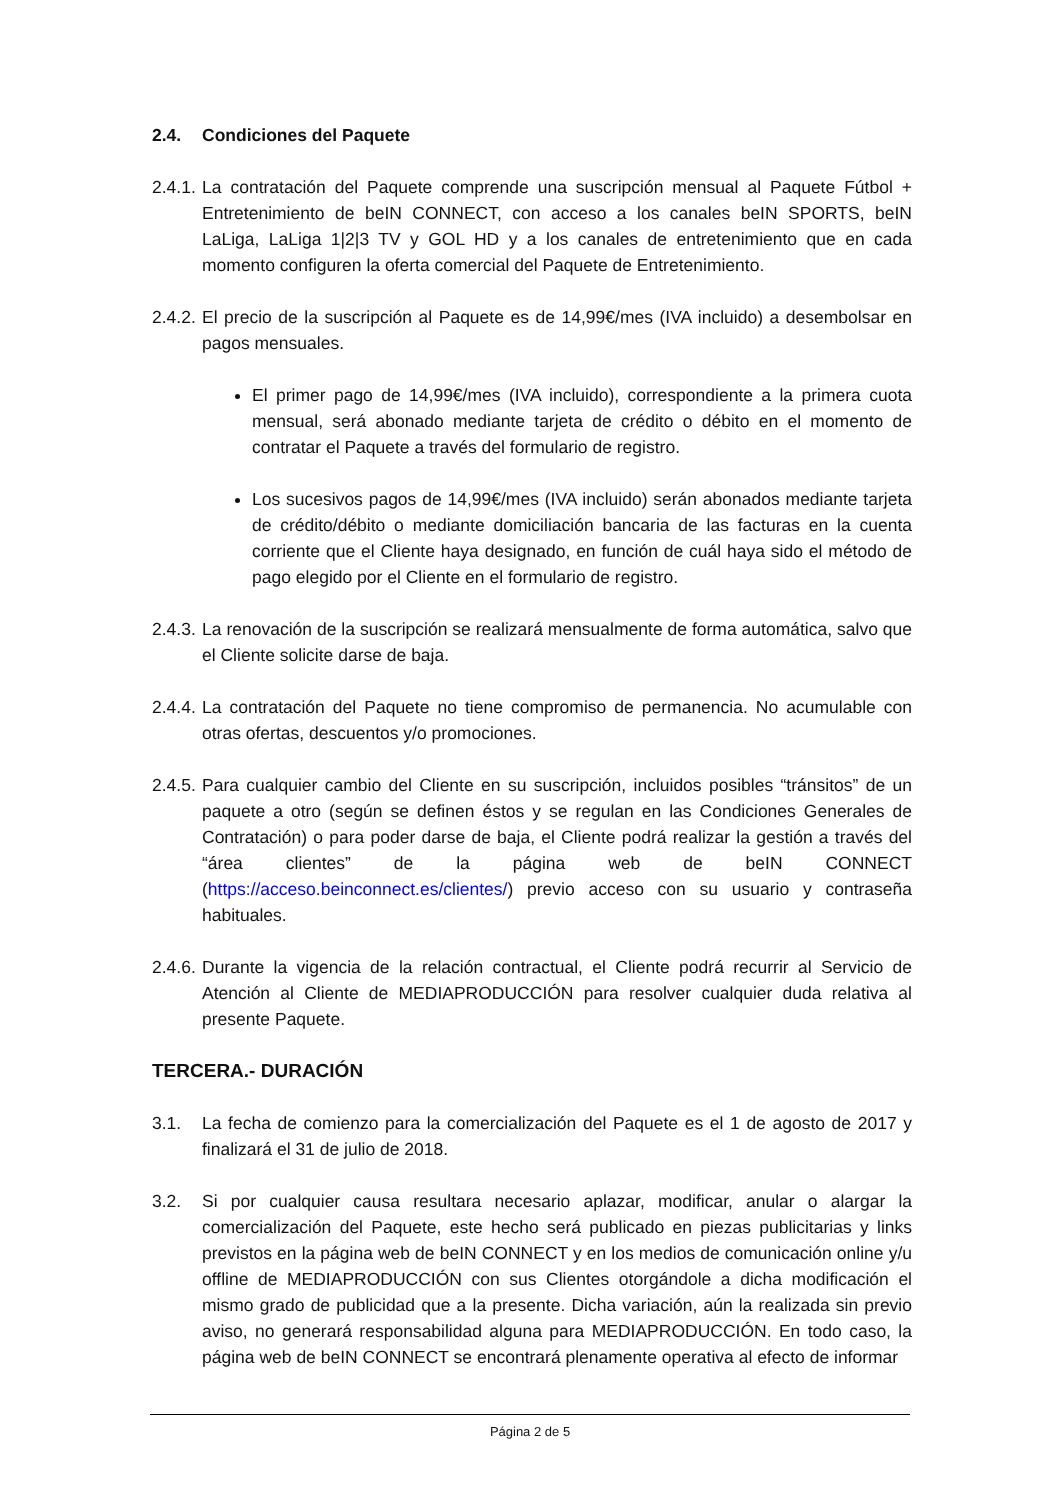2.4. Condiciones del Paquete
2.4.1.
La contratación del Paquete comprende una suscripción mensual al Paquete Fútbol + Entretenimiento de beIN CONNECT, con acceso a los canales beIN SPORTS, beIN LaLiga, LaLiga 1|2|3 TV y GOL HD y a los canales de entretenimiento que en cada momento configuren la oferta comercial del Paquete de Entretenimiento.
2.4.2.
El precio de la suscripción al Paquete es de 14,99€/mes (IVA incluido) a desembolsar en pagos mensuales.
El primer pago de 14,99€/mes (IVA incluido), correspondiente a la primera cuota mensual, será abonado mediante tarjeta de crédito o débito en el momento de contratar el Paquete a través del formulario de registro.
Los sucesivos pagos de 14,99€/mes (IVA incluido) serán abonados mediante tarjeta de crédito/débito o mediante domiciliación bancaria de las facturas en la cuenta corriente que el Cliente haya designado, en función de cuál haya sido el método de pago elegido por el Cliente en el formulario de registro.
2.4.3.
La renovación de la suscripción se realizará mensualmente de forma automática, salvo que el Cliente solicite darse de baja.
2.4.4.
La contratación del Paquete no tiene compromiso de permanencia. No acumulable con otras ofertas, descuentos y/o promociones.
2.4.5.
Para cualquier cambio del Cliente en su suscripción, incluidos posibles “tránsitos” de un paquete a otro (según se definen éstos y se regulan en las Condiciones Generales de Contratación) o para poder darse de baja, el Cliente podrá realizar la gestión a través del “área clientes” de la página web de beIN CONNECT (https://acceso.beinconnect.es/clientes/) previo acceso con su usuario y contraseña habituales.
2.4.6.
Durante la vigencia de la relación contractual, el Cliente podrá recurrir al Servicio de Atención al Cliente de MEDIAPRODUCCIÓN para resolver cualquier duda relativa al presente Paquete.
TERCERA.- DURACIÓN
3.1. La fecha de comienzo para la comercialización del Paquete es el 1 de agosto de 2017 y finalizará el 31 de julio de 2018.
3.2. Si por cualquier causa resultara necesario aplazar, modificar, anular o alargar la comercialización del Paquete, este hecho será publicado en piezas publicitarias y links previstos en la página web de beIN CONNECT y en los medios de comunicación online y/u offline de MEDIAPRODUCCIÓN con sus Clientes otorgándole a dicha modificación el mismo grado de publicidad que a la presente. Dicha variación, aún la realizada sin previo aviso, no generará responsabilidad alguna para MEDIAPRODUCCIÓN. En todo caso, la página web de beIN CONNECT se encontrará plenamente operativa al efecto de informar
Página 2 de 5